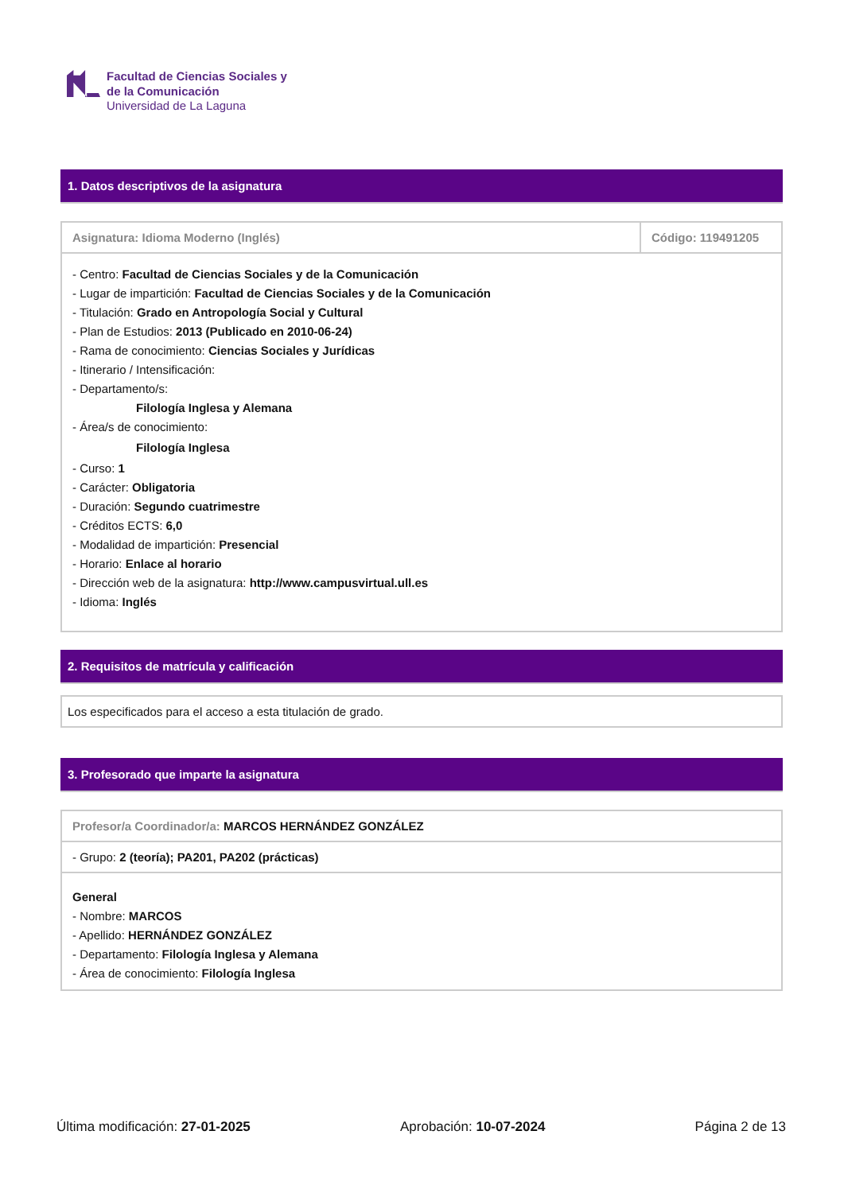Facultad de Ciencias Sociales y
de la Comunicación
Universidad de La Laguna
1. Datos descriptivos de la asignatura
| Asignatura: Idioma Moderno (Inglés) | Código: 119491205 |
| - Centro: Facultad de Ciencias Sociales y de la Comunicación - Lugar de impartición: Facultad de Ciencias Sociales y de la Comunicación - Titulación: Grado en Antropología Social y Cultural - Plan de Estudios: 2013 (Publicado en 2010-06-24) - Rama de conocimiento: Ciencias Sociales y Jurídicas - Itinerario / Intensificación: - Departamento/s: Filología Inglesa y Alemana - Área/s de conocimiento: Filología Inglesa - Curso: 1 - Carácter: Obligatoria - Duración: Segundo cuatrimestre - Créditos ECTS: 6,0 - Modalidad de impartición: Presencial - Horario: Enlace al horario - Dirección web de la asignatura: http://www.campusvirtual.ull.es - Idioma: Inglés | |
2. Requisitos de matrícula y calificación
| Los especificados para el acceso a esta titulación de grado. |
3. Profesorado que imparte la asignatura
| Profesor/a Coordinador/a: MARCOS HERNÁNDEZ GONZÁLEZ |
| - Grupo: 2 (teoría); PA201, PA202 (prácticas) |
| General - Nombre: MARCOS - Apellido: HERNÁNDEZ GONZÁLEZ - Departamento: Filología Inglesa y Alemana - Área de conocimiento: Filología Inglesa |
Última modificación: 27-01-2025 Aprobación: 10-07-2024 Página 2 de 13